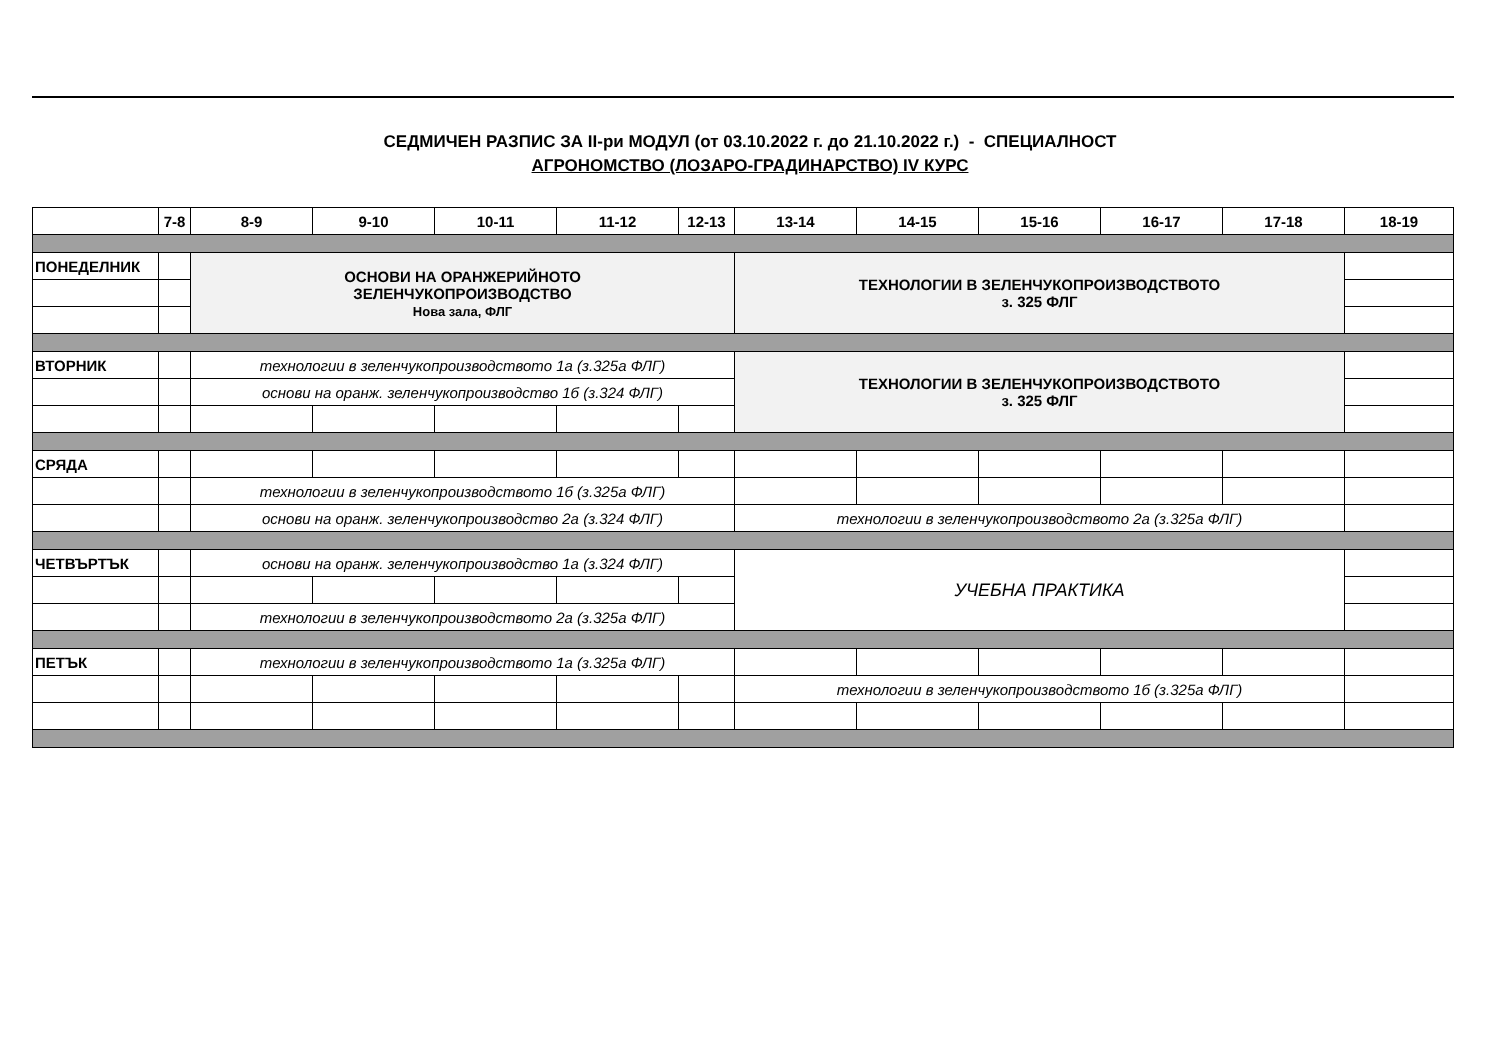СЕДМИЧЕН РАЗПИС ЗА II-ри МОДУЛ (от 03.10.2022 г. до 21.10.2022 г.) - СПЕЦИАЛНОСТ
АГРОНОМСТВО (ЛОЗАРО-ГРАДИНАРСТВО) IV КУРС
| | 7-8 | 8-9 | 9-10 | 10-11 | 11-12 | 12-13 | 13-14 | 14-15 | 15-16 | 16-17 | 17-18 | 18-19 |
| --- | --- | --- | --- | --- | --- | --- | --- | --- | --- | --- | --- | --- |
| ПОНЕДЕЛНИК | | ОСНОВИ НА ОРАНЖЕРИЙНОТО ЗЕЛЕНЧУКОПРОИЗВОДСТВО Нова зала, ФЛГ | | | | | ТЕХНОЛОГИИ В ЗЕЛЕНЧУКОПРОИЗВОДСТВОТО з. 325 ФЛГ | | | | | |
| ВТОРНИК | | технологии в зеленчукопроизводството 1а (з.325а ФЛГ) | | | | | ТЕХНОЛОГИИ В ЗЕЛЕНЧУКОПРОИЗВОДСТВОТО з. 325 ФЛГ | | | | | |
| | | основи на оранж. зеленчукопроизводство 1б (з.324 ФЛГ) | | | | | | | | | | |
| СРЯДА | | | | | | | | | | | | |
| | | технологии в зеленчукопроизводството 1б (з.325а ФЛГ) | | | | | | | | | | |
| | | основи на оранж. зеленчукопроизводство 2а (з.324 ФЛГ) | | | | | технологии в зеленчукопроизводството 2а (з.325а ФЛГ) | | | | | |
| ЧЕТВЪРТЪК | | основи на оранж. зеленчукопроизводство 1а (з.324 ФЛГ) | | | | | УЧЕБНА ПРАКТИКА | | | | | |
| | | технологии в зеленчукопроизводството 2а (з.325а ФЛГ) | | | | | | | | | | |
| ПЕТЪК | | технологии в зеленчукопроизводството 1а (з.325а ФЛГ) | | | | | | | | | | |
| | | | | | | | технологии в зеленчукопроизводството 1б (з.325а ФЛГ) | | | | | |